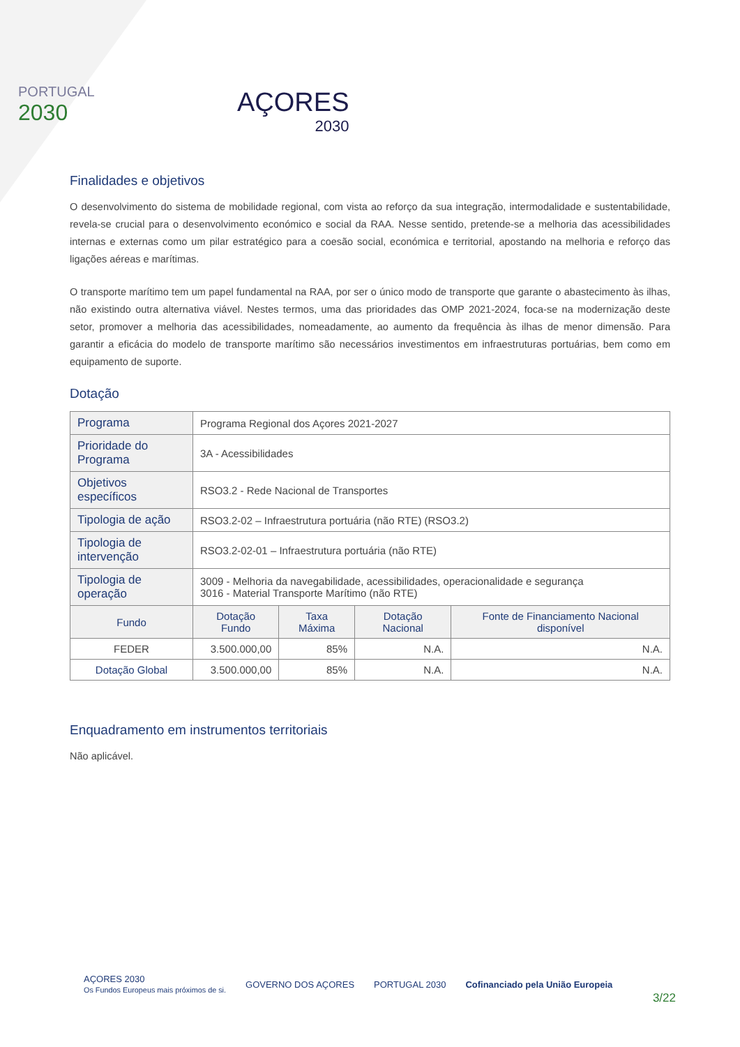PORTUGAL
2030
AÇORES
2030
Finalidades e objetivos
O desenvolvimento do sistema de mobilidade regional, com vista ao reforço da sua integração, intermodalidade e sustentabilidade, revela-se crucial para o desenvolvimento económico e social da RAA. Nesse sentido, pretende-se a melhoria das acessibilidades internas e externas como um pilar estratégico para a coesão social, económica e territorial, apostando na melhoria e reforço das ligações aéreas e marítimas.
O transporte marítimo tem um papel fundamental na RAA, por ser o único modo de transporte que garante o abastecimento às ilhas, não existindo outra alternativa viável. Nestes termos, uma das prioridades das OMP 2021-2024, foca-se na modernização deste setor, promover a melhoria das acessibilidades, nomeadamente, ao aumento da frequência às ilhas de menor dimensão. Para garantir a eficácia do modelo de transporte marítimo são necessários investimentos em infraestruturas portuárias, bem como em equipamento de suporte.
Dotação
| Programa | Programa Regional dos Açores 2021-2027 | | | |
| Prioridade do Programa | 3A - Acessibilidades | | | |
| Objetivos específicos | RSO3.2 - Rede Nacional de Transportes | | | |
| Tipologia de ação | RSO3.2-02 – Infraestrutura portuária (não RTE) (RSO3.2) | | | |
| Tipologia de intervenção | RSO3.2-02-01 – Infraestrutura portuária (não RTE) | | | |
| Tipologia de operação | 3009 - Melhoria da navegabilidade, acessibilidades, operacionalidade e segurança 3016 - Material Transporte Marítimo (não RTE) | | | |
| Fundo | Dotação Fundo | Taxa Máxima | Dotação Nacional | Fonte de Financiamento Nacional disponível |
| FEDER | 3.500.000,00 | 85% | N.A. | N.A. |
| Dotação Global | 3.500.000,00 | 85% | N.A. | N.A. |
Enquadramento em instrumentos territoriais
Não aplicável.
AÇORES 2030
Os Fundos Europeus mais próximos de si.
GOVERNO DOS AÇORES PORTUGAL 2030
Cofinanciado pela União Europeia
3/22